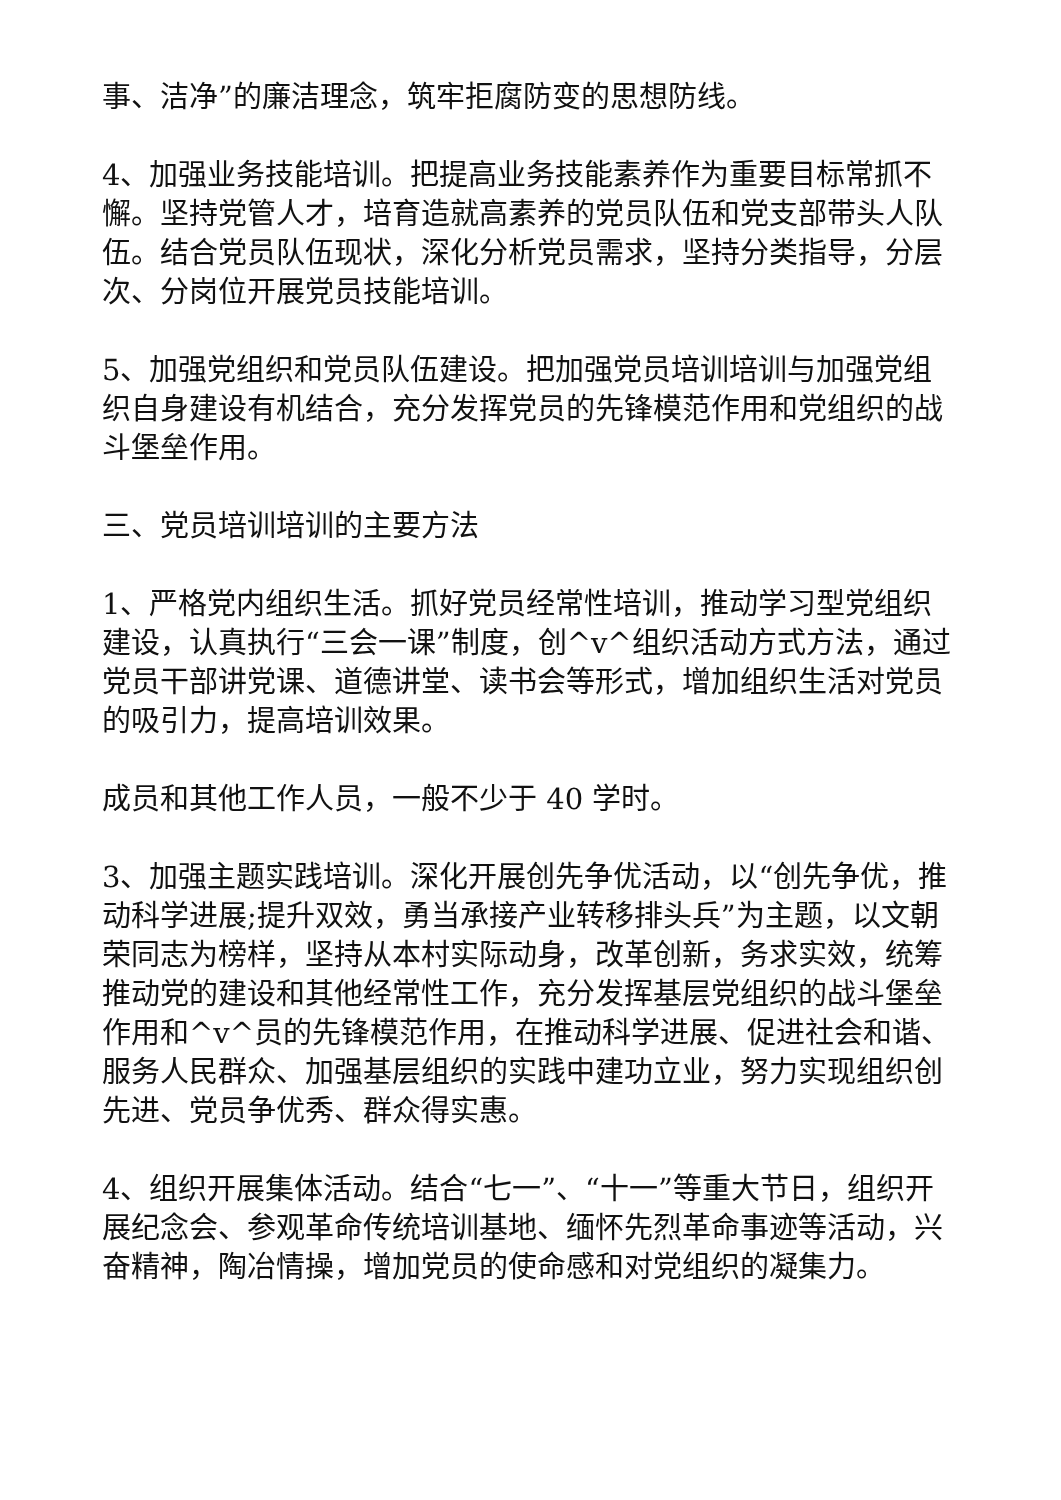事、洁净”的廉洁理念，筑牢拒腐防变的思想防线。
4、加强业务技能培训。把提高业务技能素养作为重要目标常抓不懈。坚持党管人才，培育造就高素养的党员队伍和党支部带头人队伍。结合党员队伍现状，深化分析党员需求，坚持分类指导，分层次、分岗位开展党员技能培训。
5、加强党组织和党员队伍建设。把加强党员培训培训与加强党组织自身建设有机结合，充分发挥党员的先锋模范作用和党组织的战斗堡垒作用。
三、党员培训培训的主要方法
1、严格党内组织生活。抓好党员经常性培训，推动学习型党组织建设，认真执行“三会一课”制度，创^v^组织活动方式方法，通过党员干部讲党课、道德讲堂、读书会等形式，增加组织生活对党员的吸引力，提高培训效果。
成员和其他工作人员，一般不少于 40 学时。
3、加强主题实践培训。深化开展创先争优活动，以“创先争优，推动科学进展;提升双效，勇当承接产业转移排头兵”为主题，以文朝荣同志为榜样，坚持从本村实际动身，改革创新，务求实效，统筹推动党的建设和其他经常性工作，充分发挥基层党组织的战斗堡垒作用和^v^员的先锋模范作用，在推动科学进展、促进社会和谐、服务人民群众、加强基层组织的实践中建功立业，努力实现组织创先进、党员争优秀、群众得实惠。
4、组织开展集体活动。结合“七一”、“十一”等重大节日，组织开展纪念会、参观革命传统培训基地、缅怀先烈革命事迹等活动，兴奋精神，陶冶情操，增加党员的使命感和对党组织的凝集力。